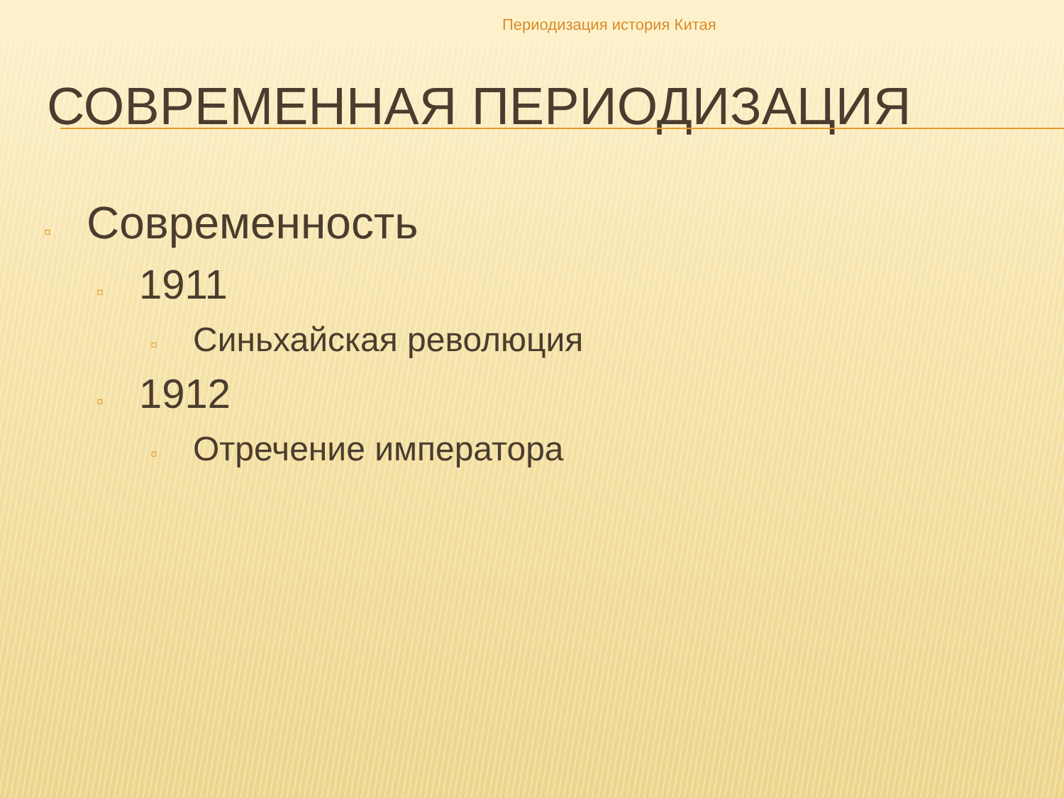Периодизация история Китая
СОВРЕМЕННАЯ ПЕРИОДИЗАЦИЯ
▫ Современность
▫ 1911
▫ Синьхайская революция
▫ 1912
▫ Отречение императора